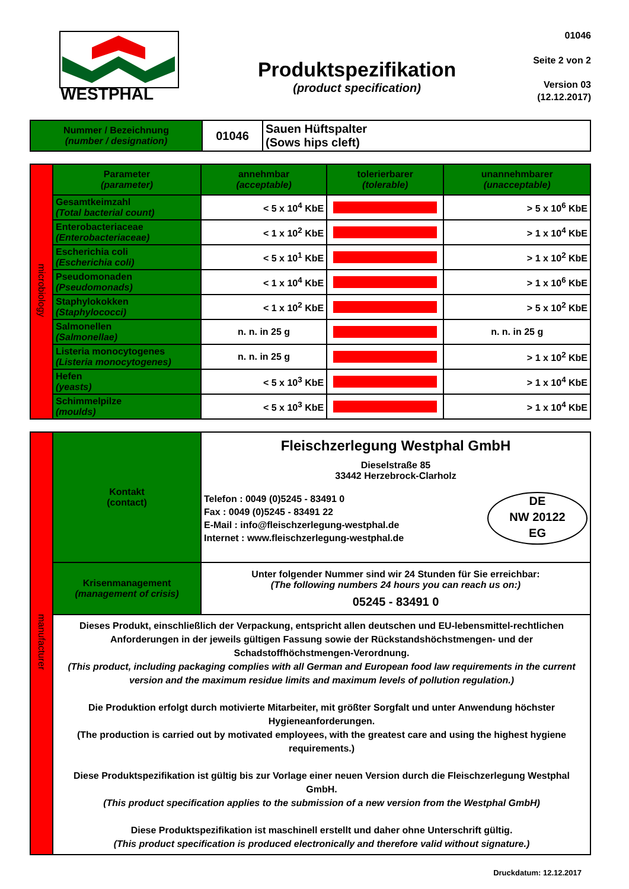WESTPHAL
Produktspezifikation
(product specification)
01046
Seite 2 von 2
Version 03
(12.12.2017)
| Nummer / Bezeichnung (number / designation) | 01046 | Sauen Hüftspalter (Sows hips cleft) |
| microbiology | Parameter (parameter) | annehmbar (acceptable) | tolerierbarer (tolerable) | unannehmbarer (unacceptable) |
| | Gesamtkeimzahl (Total bacterial count) | < 5 x 10<sup>4</sup> KbE | | > 5 x 10<sup>6</sup> KbE |
| | Enterobacteriaceae (Enterobacteriaceae) | < 1 x 10<sup>2</sup> KbE | | > 1 x 10<sup>4</sup> KbE |
| | Escherichia coli (Escherichia coli) | < 5 x 10<sup>1</sup> KbE | | > 1 x 10<sup>2</sup> KbE |
| | Pseudomonaden (Pseudomonads) | < 1 x 10<sup>4</sup> KbE | | > 1 x 10<sup>6</sup> KbE |
| | Staphylokokken (Staphylococci) | < 1 x 10<sup>2</sup> KbE | | > 5 x 10<sup>2</sup> KbE |
| | Salmonellen (Salmonellae) | n. n. in 25 g | | n. n. in 25 g |
| | Listeria monocytogenes (Listeria monocytogenes) | n. n. in 25 g | | > 1 x 10<sup>2</sup> KbE |
| | Hefen (yeasts) | < 5 x 10<sup>3</sup> KbE | | > 1 x 10<sup>4</sup> KbE |
| | Schimmelpilze (moulds) | < 5 x 10<sup>3</sup> KbE | | > 1 x 10<sup>4</sup> KbE |
| manufacturer | Kontakt (contact) | Fleischzerlegung Westphal GmbH Dieselstraße 85 33442 Herzebrock-Clarholz Telefon : 0049 (0)5245 - 83491 0 Fax : 0049 (0)5245 - 83491 22 E-Mail : info@fleischzerlegung-westphal.de Internet : www.fleischzerlegung-westphal.de DE NW 20122 EG |
| | Krisenmanagement (management of crisis) | Unter folgender Nummer sind wir 24 Stunden für Sie erreichbar: (The following numbers 24 hours you can reach us on:) 05245 - 83491 0 |
| | Dieses Produkt, einschließlich der Verpackung, entspricht allen deutschen und EU-lebensmittel-rechtlichen Anforderungen in der jeweils gültigen Fassung sowie der Rückstandshöchstmengen- und der Schadstoffhöchstmengen-Verordnung. (This product, including packaging complies with all German and European food law requirements in the current version and the maximum residue limits and maximum levels of pollution regulation.) Die Produktion erfolgt durch motivierte Mitarbeiter, mit größter Sorgfalt und unter Anwendung höchster Hygieneanforderungen. (The production is carried out by motivated employees, with the greatest care and using the highest hygiene requirements.) Diese Produktspezifikation ist gültig bis zur Vorlage einer neuen Version durch die Fleischzerlegung Westphal GmbH. (This product specification applies to the submission of a new version from the Westphal GmbH) Diese Produktspezifikation ist maschinell erstellt und daher ohne Unterschrift gültig. (This product specification is produced electronically and therefore valid without signature.) | |
Druckdatum: 12.12.2017